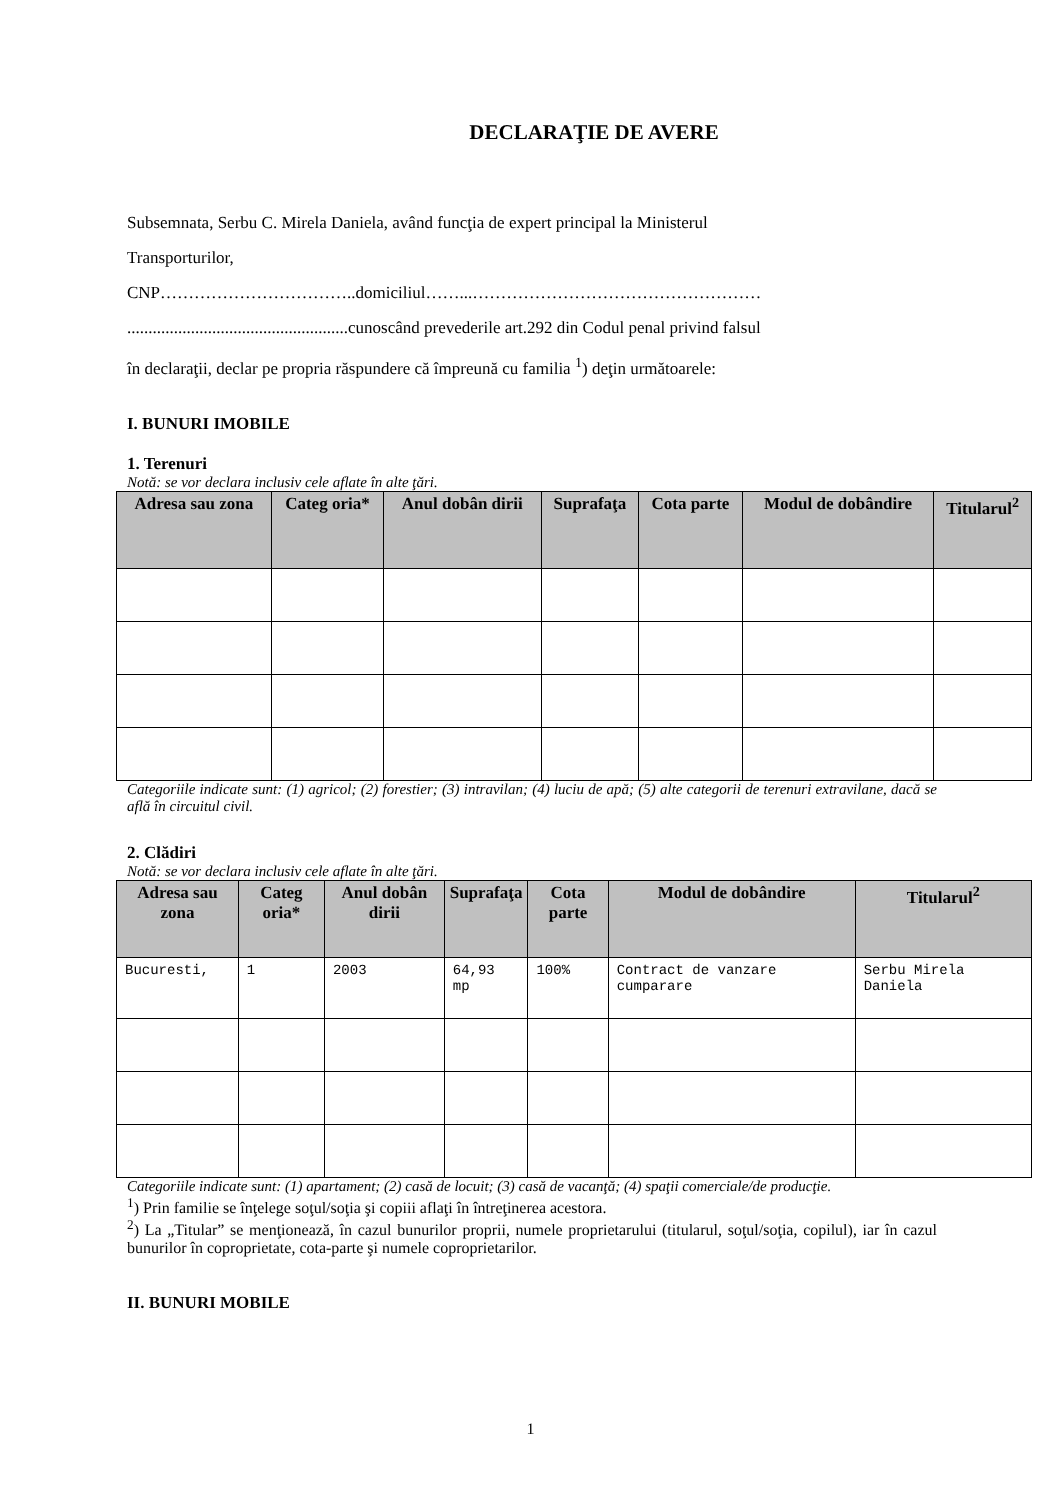DECLARAŢIE DE AVERE
Subsemnata, Serbu C. Mirela Daniela, având funcţia de expert principal la Ministerul
Transporturilor,
CNP……………………………..domiciliul……...……………………………………………
....................................................cunoscând prevederile art.292 din Codul penal privind falsul
în declaraţii, declar pe propria răspundere că împreună cu familia <sup>1</sup>) deţin următoarele:
I. BUNURI IMOBILE
1. Terenuri
Notă: se vor declara inclusiv cele aflate în alte ţări.
| Adresa sau zona | Categ oria* | Anul dobân dirii | Suprafaţa | Cota parte | Modul de dobândire | Titularul<sup>2</sup> |
| --- | --- | --- | --- | --- | --- | --- |
Categoriile indicate sunt: (1) agricol; (2) forestier; (3) intravilan; (4) luciu de apă; (5) alte categorii de terenuri extravilane, dacă se află în circuitul civil.
2. Clădiri
Notă: se vor declara inclusiv cele aflate în alte ţări.
| Adresa sau zona | Categ oria* | Anul dobân dirii | Suprafaţa | Cota parte | Modul de dobândire | Titularul<sup>2</sup> |
| --- | --- | --- | --- | --- | --- | --- |
| Bucuresti, | 1 | 2003 | 64,93 mp | 100% | Contract de vanzare cumparare | Serbu Mirela Daniela |
Categoriile indicate sunt: (1) apartament; (2) casă de locuit; (3) casă de vacanţă; (4) spaţii comerciale/de producţie.
<sup>1</sup>) Prin familie se înţelege soţul/soţia şi copiii aflaţi în întreţinerea acestora.
<sup>2</sup>) La „Titular” se menţionează, în cazul bunurilor proprii, numele proprietarului (titularul, soţul/soţia, copilul), iar în cazul bunurilor în coproprietate, cota-parte şi numele coproprietarilor.
II. BUNURI MOBILE
1